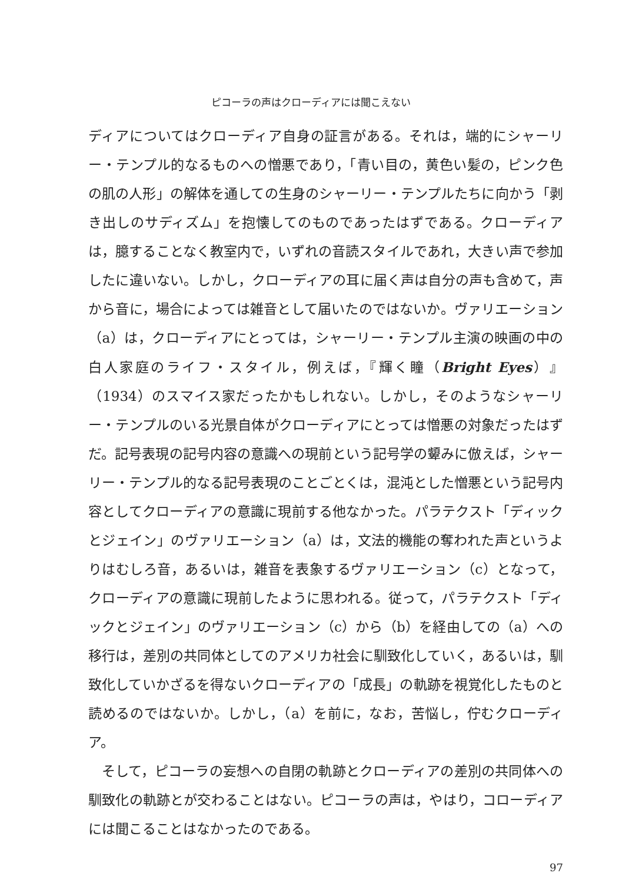ピコーラの声はクローディアには聞こえない
ディアについてはクローディア自身の証言がある。それは，端的にシャーリー・テンプル的なるものへの憎悪であり，「青い目の，黄色い髪の，ピンク色の肌の人形」の解体を通しての生身のシャーリー・テンプルたちに向かう「剥き出しのサディズム」を抱懐してのものであったはずである。クローディアは，臆することなく教室内で，いずれの音読スタイルであれ，大きい声で参加したに違いない。しかし，クローディアの耳に届く声は自分の声も含めて，声から音に，場合によっては雑音として届いたのではないか。ヴァリエーション（a）は，クローディアにとっては，シャーリー・テンプル主演の映画の中の白人家庭のライフ・スタイル，例えば，『輝く瞳（Bright Eyes）』（1934）のスマイス家だったかもしれない。しかし，そのようなシャーリー・テンプルのいる光景自体がクローディアにとっては憎悪の対象だったはずだ。記号表現の記号内容の意識への現前という記号学の顰みに倣えば，シャーリー・テンプル的なる記号表現のことごとくは，混沌とした憎悪という記号内容としてクローディアの意識に現前する他なかった。パラテクスト「ディックとジェイン」のヴァリエーション（a）は，文法的機能の奪われた声というよりはむしろ音，あるいは，雑音を表象するヴァリエーション（c）となって，クローディアの意識に現前したように思われる。従って，パラテクスト「ディックとジェイン」のヴァリエーション（c）から（b）を経由しての（a）への移行は，差別の共同体としてのアメリカ社会に馴致化していく，あるいは，馴致化していかざるを得ないクローディアの「成長」の軌跡を視覚化したものと読めるのではないか。しかし，（a）を前に，なお，苦悩し，佇むクローディア。
そして，ピコーラの妄想への自閉の軌跡とクローディアの差別の共同体への馴致化の軌跡とが交わることはない。ピコーラの声は，やはり，コローディアには聞こることはなかったのである。
97